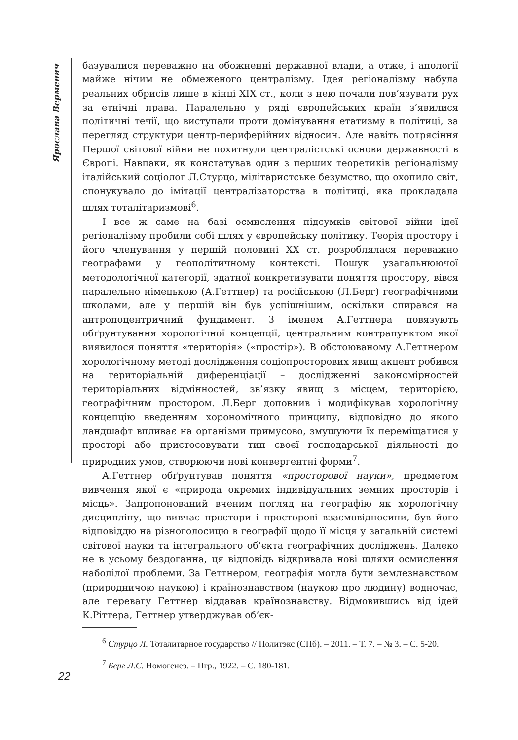Ярослава Верменич
базувалися переважно на обожненні державної влади, а отже, і апології майже нічим не обмеженого централізму. Ідея регіоналізму набула реальних обрисів лише в кінці XIX ст., коли з нею почали пов’язувати рух за етнічні права. Паралельно у ряді європейських країн з’явилися політичні течії, що виступали проти домінування етатизму в політиці, за перегляд структури центр-периферійних відносин. Але навіть потрясіння Першої світової війни не похитнули централістські основи державності в Європі. Навпаки, як констатував один з перших теоретиків регіоналізму італійський соціолог Л.Стурцо, мілітаристське безумство, що охопило світ, спонукувало до імітації централізаторства в політиці, яка прокладала шлях тоталітаризмові<sup>6</sup>.
І все ж саме на базі осмислення підсумків світової війни ідеї регіоналізму пробили собі шлях у європейську політику. Теорія простору і його членування у першій половині XX ст. розроблялася переважно географами у геополітичному контексті. Пошук узагальнюючої методологічної категорії, здатної конкретизувати поняття простору, вівся паралельно німецькою (А.Геттнер) та російською (Л.Берг) географічними школами, але у першій він був успішнішим, оскільки спирався на антропоцентричний фундамент. З іменем А.Геттнера повязують обґрунтування хорологічної концепції, центральним контрапунктом якої виявилося поняття «територія» («простір»). В обстоюваному А.Геттнером хорологічному методі дослідження соціопросторових явищ акцент робився на територіальній диференціації – дослідженні закономірностей територіальних відмінностей, зв’язку явищ з місцем, територією, географічним простором. Л.Берг доповнив і модифікував хорологічну концепцію введенням хорономічного принципу, відповідно до якого ландшафт впливає на організми примусово, змушуючи їх переміщатися у просторі або пристосовувати тип своєї господарської діяльності до природних умов, створюючи нові конвергентні форми<sup>7</sup>.
А.Геттнер обґрунтував поняття «просторової науки», предметом вивчення якої є «природа окремих індивідуальних земних просторів і місць». Запропонований вченим погляд на географію як хорологічну дисципліну, що вивчає простори і просторові взаємовідносини, був його відповіддю на різноголосицю в географії щодо її місця у загальній системі світової науки та інтегрального об’єкта географічних досліджень. Далеко не в усьому бездоганна, ця відповідь відкривала нові шляхи осмислення наболілої проблеми. За Геттнером, географія могла бути землезнавством (природничою наукою) і країнознавством (наукою про людину) водночас, але перевагу Геттнер віддавав країнознавству. Відмовившись від ідей К.Ріттера, Геттнер утверджував об’єк-
<sup>6</sup> Стурцо Л. Тоталитарное государство // Политэкс (СПб). – 2011. – Т. 7. – № 3. – С. 5-20.
<sup>7</sup> Берг Л.С. Номогенез. – Пгр., 1922. – С. 180-181.
22